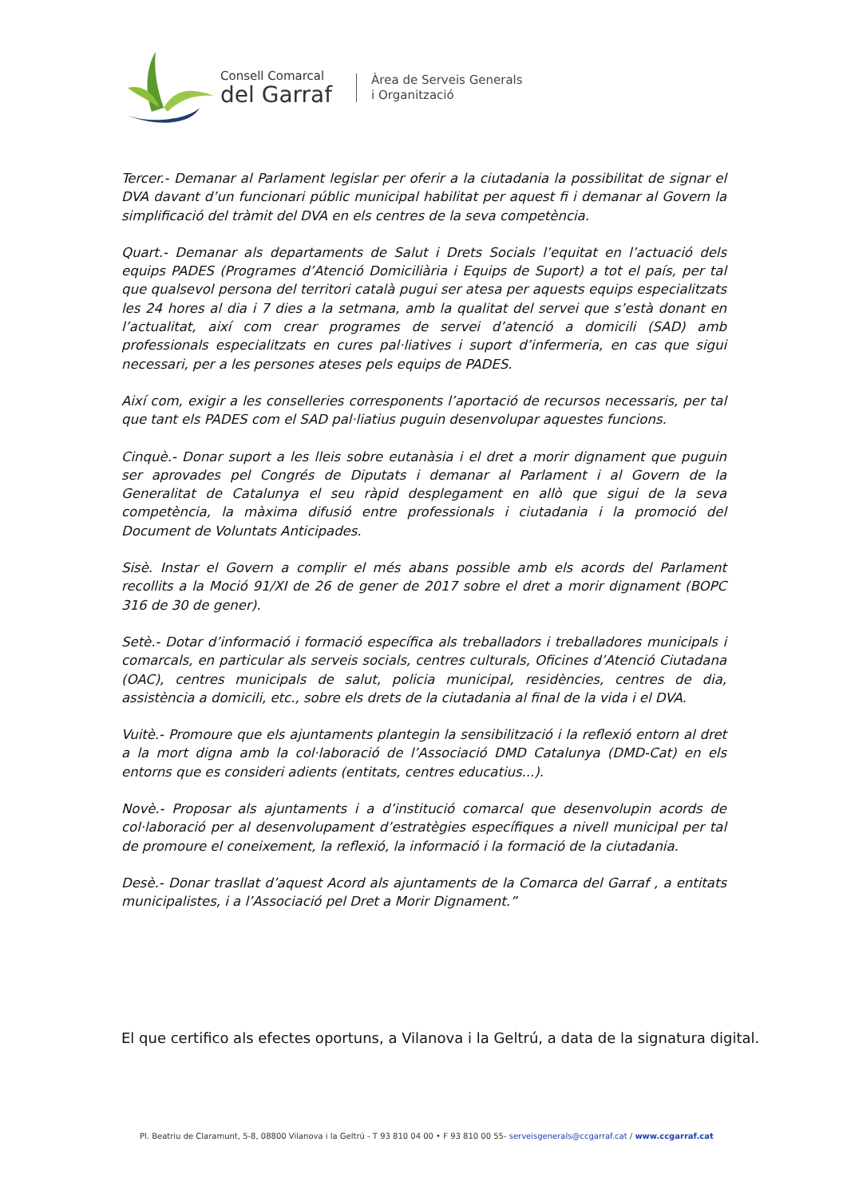Consell Comarcal
del Garraf
Àrea de Serveis Generals
i Organització
Tercer.- Demanar al Parlament legislar per oferir a la ciutadania la possibilitat de signar el DVA davant d’un funcionari públic municipal habilitat per aquest fi i demanar al Govern la simplificació del tràmit del DVA en els centres de la seva competència.
Quart.- Demanar als departaments de Salut i Drets Socials l’equitat en l’actuació dels equips PADES (Programes d’Atenció Domiciliària i Equips de Suport) a tot el país, per tal que qualsevol persona del territori català pugui ser atesa per aquests equips especialitzats les 24 hores al dia i 7 dies a la setmana, amb la qualitat del servei que s’està donant en l’actualitat, així com crear programes de servei d’atenció a domicili (SAD) amb professionals especialitzats en cures pal·liatives i suport d’infermeria, en cas que sigui necessari, per a les persones ateses pels equips de PADES.
Així com, exigir a les conselleries corresponents l’aportació de recursos necessaris, per tal que tant els PADES com el SAD pal·liatius puguin desenvolupar aquestes funcions.
Cinquè.- Donar suport a les lleis sobre eutanàsia i el dret a morir dignament que puguin ser aprovades pel Congrés de Diputats i demanar al Parlament i al Govern de la Generalitat de Catalunya el seu ràpid desplegament en allò que sigui de la seva competència, la màxima difusió entre professionals i ciutadania i la promoció del Document de Voluntats Anticipades.
Sisè. Instar el Govern a complir el més abans possible amb els acords del Parlament recollits a la Moció 91/XI de 26 de gener de 2017 sobre el dret a morir dignament (BOPC 316 de 30 de gener).
Setè.- Dotar d’informació i formació específica als treballadors i treballadores municipals i comarcals, en particular als serveis socials, centres culturals, Oficines d’Atenció Ciutadana (OAC), centres municipals de salut, policia municipal, residències, centres de dia, assistència a domicili, etc., sobre els drets de la ciutadania al final de la vida i el DVA.
Vuitè.- Promoure que els ajuntaments plantegin la sensibilització i la reflexió entorn al dret a la mort digna amb la col·laboració de l’Associació DMD Catalunya (DMD-Cat) en els entorns que es consideri adients (entitats, centres educatius...).
Novè.- Proposar als ajuntaments i a d’institució comarcal que desenvolupin acords de col·laboració per al desenvolupament d’estratègies específiques a nivell municipal per tal de promoure el coneixement, la reflexió, la informació i la formació de la ciutadania.
Desè.- Donar trasllat d’aquest Acord als ajuntaments de la Comarca del Garraf , a entitats municipalistes, i a l’Associació pel Dret a Morir Dignament.”
El que certifico als efectes oportuns, a Vilanova i la Geltrú, a data de la signatura digital.
Pl. Beatriu de Claramunt, 5-8, 08800 Vilanova i la Geltrú - T 93 810 04 00 • F 93 810 00 55- serveisgenerals@ccgarraf.cat / www.ccgarraf.cat